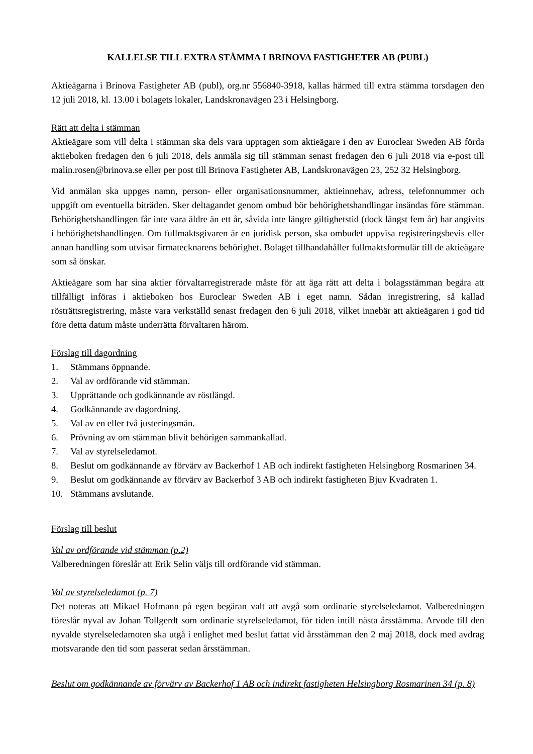KALLELSE TILL EXTRA STÄMMA I BRINOVA FASTIGHETER AB (PUBL)
Aktieägarna i Brinova Fastigheter AB (publ), org.nr 556840-3918, kallas härmed till extra stämma torsdagen den 12 juli 2018, kl. 13.00 i bolagets lokaler, Landskronavägen 23 i Helsingborg.
Rätt att delta i stämman
Aktieägare som vill delta i stämman ska dels vara upptagen som aktieägare i den av Euroclear Sweden AB förda aktieboken fredagen den 6 juli 2018, dels anmäla sig till stämman senast fredagen den 6 juli 2018 via e-post till malin.rosen@brinova.se eller per post till Brinova Fastigheter AB, Landskronavägen 23, 252 32 Helsingborg.
Vid anmälan ska uppges namn, person- eller organisationsnummer, aktieinnehav, adress, telefonnummer och uppgift om eventuella biträden. Sker deltagandet genom ombud bör behörighetshandlingar insändas före stämman. Behörighetshandlingen får inte vara äldre än ett år, såvida inte längre giltighetstid (dock längst fem år) har angivits i behörighetshandlingen. Om fullmaktsgivaren är en juridisk person, ska ombudet uppvisa registreringsbevis eller annan handling som utvisar firmatecknarens behörighet. Bolaget tillhandahåller fullmaktsformulär till de aktieägare som så önskar.
Aktieägare som har sina aktier förvaltarregistrerade måste för att äga rätt att delta i bolagsstämman begära att tillfälligt införas i aktieboken hos Euroclear Sweden AB i eget namn. Sådan inregistrering, så kallad rösträttsregistrering, måste vara verkställd senast fredagen den 6 juli 2018, vilket innebär att aktieägaren i god tid före detta datum måste underrätta förvaltaren härom.
Förslag till dagordning
1. Stämmans öppnande.
2. Val av ordförande vid stämman.
3. Upprättande och godkännande av röstlängd.
4. Godkännande av dagordning.
5. Val av en eller två justeringsmän.
6. Prövning av om stämman blivit behörigen sammankallad.
7. Val av styrelseledamot.
8. Beslut om godkännande av förvärv av Backerhof 1 AB och indirekt fastigheten Helsingborg Rosmarinen 34.
9. Beslut om godkännande av förvärv av Backerhof 3 AB och indirekt fastigheten Bjuv Kvadraten 1.
10. Stämmans avslutande.
Förslag till beslut
Val av ordförande vid stämman (p.2)
Valberedningen föreslår att Erik Selin väljs till ordförande vid stämman.
Val av styrelseledamot (p. 7)
Det noteras att Mikael Hofmann på egen begäran valt att avgå som ordinarie styrelseledamot. Valberedningen föreslår nyval av Johan Tollgerdt som ordinarie styrelseledamot, för tiden intill nästa årsstämma. Arvode till den nyvalde styrelseledamoten ska utgå i enlighet med beslut fattat vid årsstämman den 2 maj 2018, dock med avdrag motsvarande den tid som passerat sedan årsstämman.
Beslut om godkännande av förvärv av Backerhof 1 AB och indirekt fastigheten Helsingborg Rosmarinen 34 (p. 8)